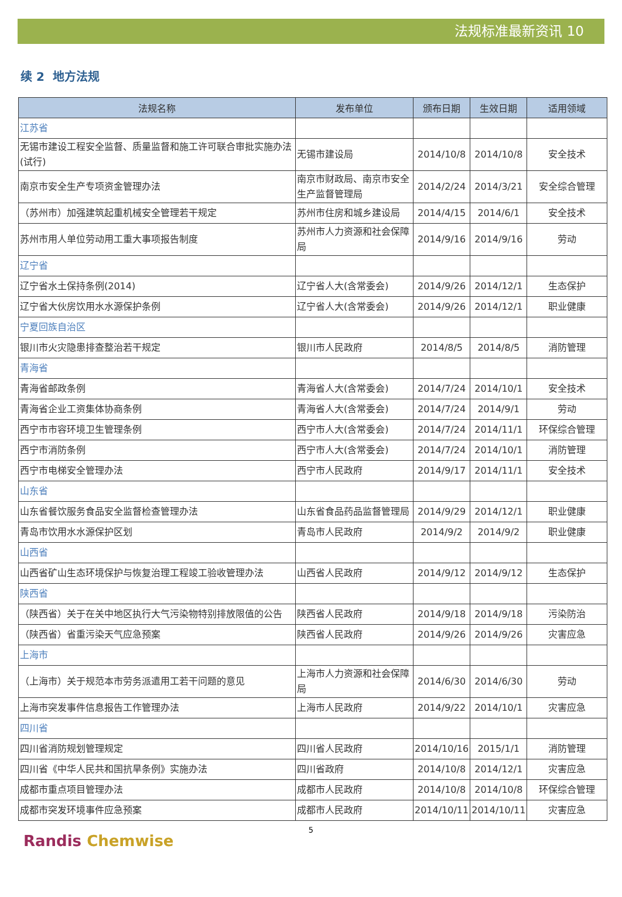法规标准最新资讯 10
续 2 地方法规
| 法规名称 | 发布单位 | 颁布日期 | 生效日期 | 适用领域 |
| --- | --- | --- | --- | --- |
| 江苏省 | | | | |
| 无锡市建设工程安全监督、质量监督和施工许可联合审批实施办法(试行) | 无锡市建设局 | 2014/10/8 | 2014/10/8 | 安全技术 |
| 南京市安全生产专项资金管理办法 | 南京市财政局、南京市安全生产监督管理局 | 2014/2/24 | 2014/3/21 | 安全综合管理 |
| （苏州市）加强建筑起重机械安全管理若干规定 | 苏州市住房和城乡建设局 | 2014/4/15 | 2014/6/1 | 安全技术 |
| 苏州市用人单位劳动用工重大事项报告制度 | 苏州市人力资源和社会保障局 | 2014/9/16 | 2014/9/16 | 劳动 |
| 辽宁省 | | | | |
| 辽宁省水土保持条例(2014) | 辽宁省人大(含常委会) | 2014/9/26 | 2014/12/1 | 生态保护 |
| 辽宁省大伙房饮用水水源保护条例 | 辽宁省人大(含常委会) | 2014/9/26 | 2014/12/1 | 职业健康 |
| 宁夏回族自治区 | | | | |
| 银川市火灾隐患排查整治若干规定 | 银川市人民政府 | 2014/8/5 | 2014/8/5 | 消防管理 |
| 青海省 | | | | |
| 青海省邮政条例 | 青海省人大(含常委会) | 2014/7/24 | 2014/10/1 | 安全技术 |
| 青海省企业工资集体协商条例 | 青海省人大(含常委会) | 2014/7/24 | 2014/9/1 | 劳动 |
| 西宁市市容环境卫生管理条例 | 西宁市人大(含常委会) | 2014/7/24 | 2014/11/1 | 环保综合管理 |
| 西宁市消防条例 | 西宁市人大(含常委会) | 2014/7/24 | 2014/10/1 | 消防管理 |
| 西宁市电梯安全管理办法 | 西宁市人民政府 | 2014/9/17 | 2014/11/1 | 安全技术 |
| 山东省 | | | | |
| 山东省餐饮服务食品安全监督检查管理办法 | 山东省食品药品监督管理局 | 2014/9/29 | 2014/12/1 | 职业健康 |
| 青岛市饮用水水源保护区划 | 青岛市人民政府 | 2014/9/2 | 2014/9/2 | 职业健康 |
| 山西省 | | | | |
| 山西省矿山生态环境保护与恢复治理工程竣工验收管理办法 | 山西省人民政府 | 2014/9/12 | 2014/9/12 | 生态保护 |
| 陕西省 | | | | |
| （陕西省）关于在关中地区执行大气污染物特别排放限值的公告 | 陕西省人民政府 | 2014/9/18 | 2014/9/18 | 污染防治 |
| （陕西省）省重污染天气应急预案 | 陕西省人民政府 | 2014/9/26 | 2014/9/26 | 灾害应急 |
| 上海市 | | | | |
| （上海市）关于规范本市劳务派遣用工若干问题的意见 | 上海市人力资源和社会保障局 | 2014/6/30 | 2014/6/30 | 劳动 |
| 上海市突发事件信息报告工作管理办法 | 上海市人民政府 | 2014/9/22 | 2014/10/1 | 灾害应急 |
| 四川省 | | | | |
| 四川省消防规划管理规定 | 四川省人民政府 | 2014/10/16 | 2015/1/1 | 消防管理 |
| 四川省《中华人民共和国抗旱条例》实施办法 | 四川省政府 | 2014/10/8 | 2014/12/1 | 灾害应急 |
| 成都市重点项目管理办法 | 成都市人民政府 | 2014/10/8 | 2014/10/8 | 环保综合管理 |
| 成都市突发环境事件应急预案 | 成都市人民政府 | 2014/10/11 | 2014/10/11 | 灾害应急 |
5
Randis Chemwise